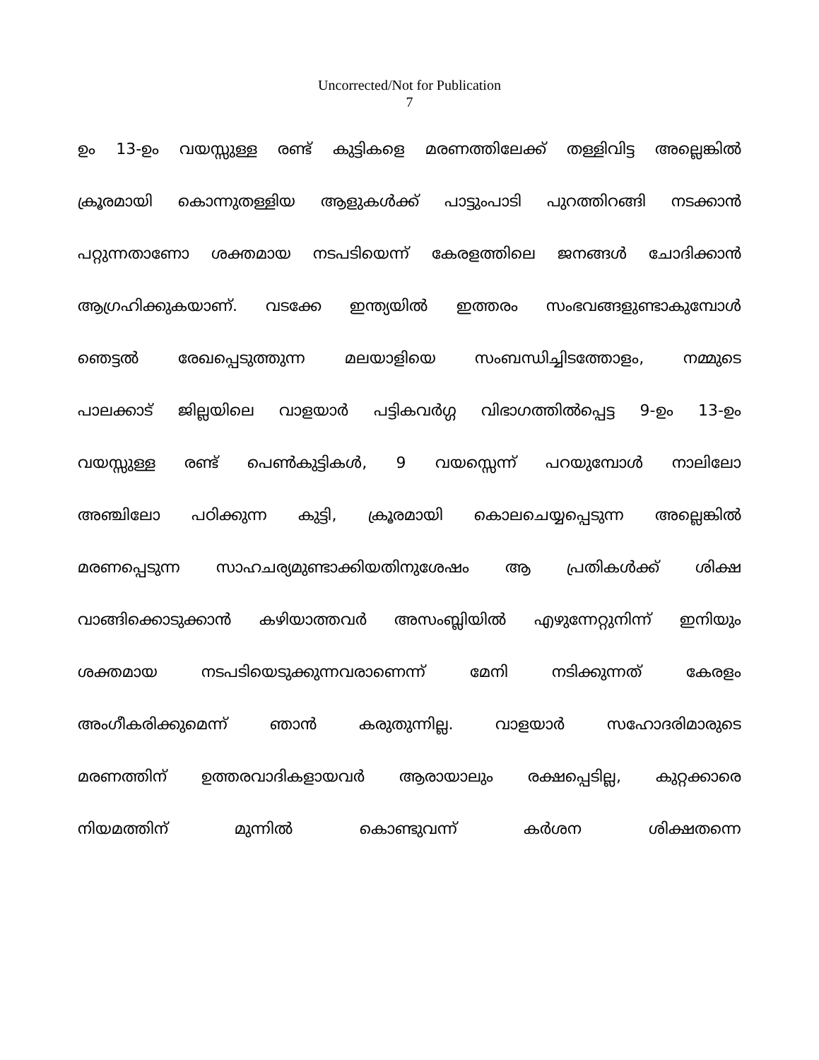Uncorrected/Not for Publication
7
ഉം 13-ഉം വയസ്സുള്ള രണ്ട് കുട്ടികളെ മരണത്തിലേക്ക് തള്ളിവിട്ട അല്ലെങ്കിൽ
ക്രൂരമായി കൊന്നുതള്ളിയ ആളുകൾക്ക് പാട്ടുംപാടി പുറത്തിറങ്ങി നടക്കാൻ
പറ്റുന്നതാണോ ശക്തമായ നടപടിയെന്ന് കേരളത്തിലെ ജനങ്ങൾ ചോദിക്കാൻ
ആഗ്രഹിക്കുകയാണ്. വടക്കേ ഇന്ത്യയിൽ ഇത്തരം സംഭവങ്ങളുണ്ടാകുമ്പോൾ
ഞെട്ടൽ രേഖപ്പെടുത്തുന്ന മലയാളിയെ സംബന്ധിച്ചിടത്തോളം, നമ്മുടെ
പാലക്കാട് ജില്ലയിലെ വാളയാർ പട്ടികവർഗ്ഗ വിഭാഗത്തിൽപ്പെട്ട 9-ഉം 13-ഉം
വയസ്സുള്ള രണ്ട് പെൺകുട്ടികൾ, 9 വയസ്സെന്ന് പറയുമ്പോൾ നാലിലോ
അഞ്ചിലോ പഠിക്കുന്ന കുട്ടി, ക്രൂരമായി കൊലചെയ്യപ്പെടുന്ന അല്ലെങ്കിൽ
മരണപ്പെടുന്ന സാഹചര്യമുണ്ടാക്കിയതിനുശേഷം ആ പ്രതികൾക്ക് ശിക്ഷ
വാങ്ങിക്കൊടുക്കാൻ കഴിയാത്തവർ അസംബ്ലിയിൽ എഴുന്നേറ്റുനിന്ന് ഇനിയും
ശക്തമായ നടപടിയെടുക്കുന്നവരാണെന്ന് മേനി നടിക്കുന്നത് കേരളം
അംഗീകരിക്കുമെന്ന് ഞാൻ കരുതുന്നില്ല. വാളയാർ സഹോദരിമാരുടെ
മരണത്തിന് ഉത്തരവാദികളായവർ ആരായാലും രക്ഷപ്പെടില്ല, കുറ്റക്കാരെ
നിയമത്തിന് മുന്നിൽ കൊണ്ടുവന്ന് കർശന ശിക്ഷതന്നെ